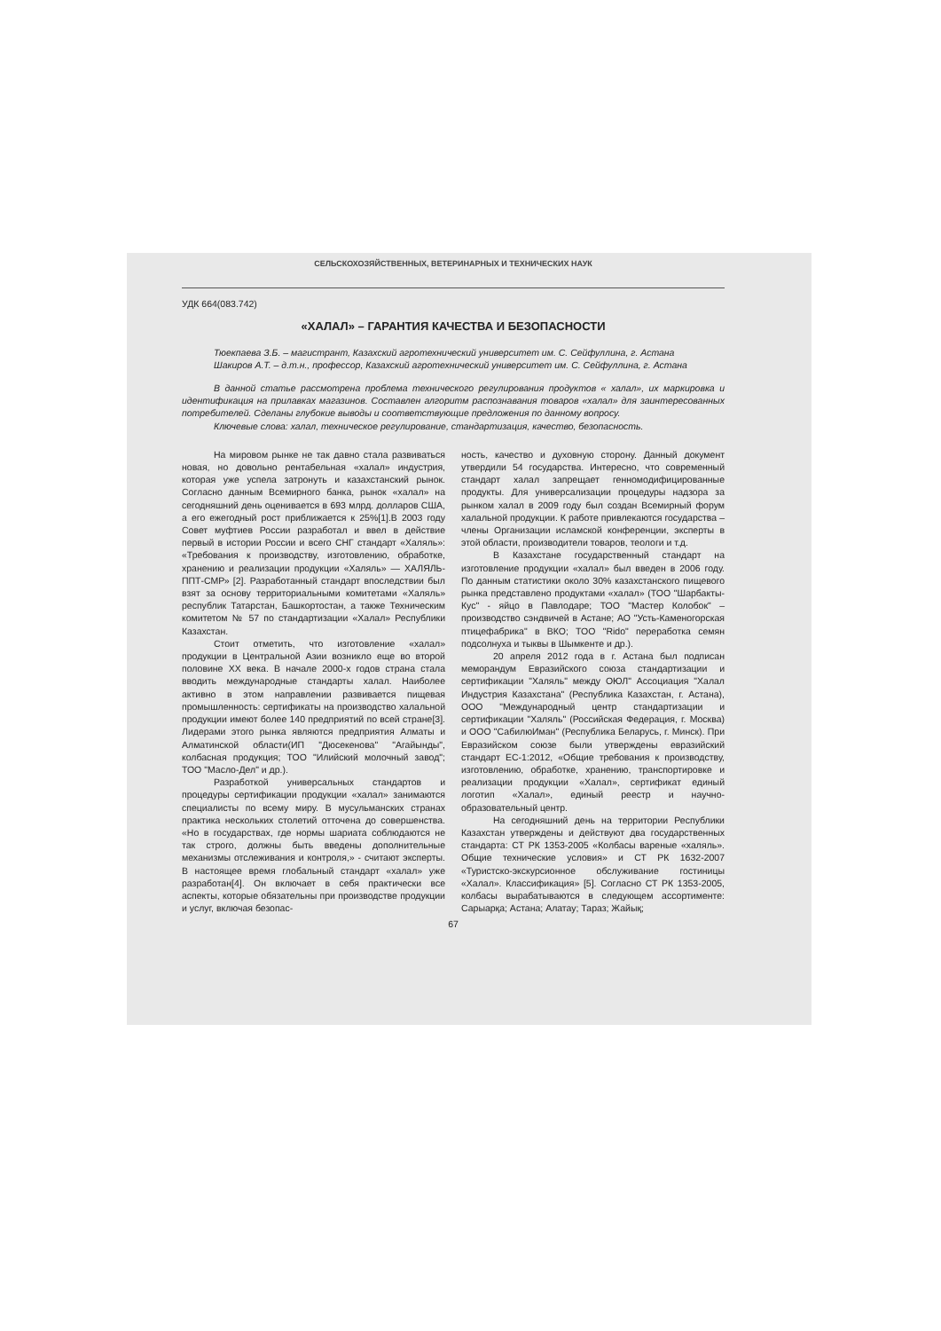СЕЛЬСКОХОЗЯЙСТВЕННЫХ, ВЕТЕРИНАРНЫХ И ТЕХНИЧЕСКИХ НАУК
УДК 664(083.742)
«ХАЛАЛ» – ГАРАНТИЯ КАЧЕСТВА И БЕЗОПАСНОСТИ
Тюекпаева З.Б. – магистрант, Казахский агротехнический университет им. С. Сейфуллина, г. Астана
Шакиров А.Т. – д.т.н., профессор, Казахский агротехнический университет им. С. Сейфуллина, г. Астана
В данной статье рассмотрена проблема технического регулирования продуктов « халал», их маркировка и идентификация на прилавках магазинов. Составлен алгоритм распознавания товаров «халал» для заинтересованных потребителей. Сделаны глубокие выводы и соответствующие предложения по данному вопросу.
Ключевые слова: халал, техническое регулирование, стандартизация, качество, безопасность.
На мировом рынке не так давно стала развиваться новая, но довольно рентабельная «халал» индустрия, которая уже успела затронуть и казахстанский рынок. Согласно данным Всемирного банка, рынок «халал» на сегодняшний день оценивается в 693 млрд. долларов США, а его ежегодный рост приближается к 25%[1].В 2003 году Совет муфтиев России разработал и ввел в действие первый в истории России и всего СНГ стандарт «Халяль»: «Требования к производству, изготовлению, обработке, хранению и реализации продукции «Халяль» — ХАЛЯЛЬ-ППТ-СМР» [2]. Разработанный стандарт впоследствии был взят за основу территориальными комитетами «Халяль» республик Татарстан, Башкортостан, а также Техническим комитетом № 57 по стандартизации «Халал» Республики Казахстан.
Стоит отметить, что изготовление «халал» продукции в Центральной Азии возникло еще во второй половине XX века. В начале 2000-х годов страна стала вводить международные стандарты халал. Наиболее активно в этом направлении развивается пищевая промышленность: сертификаты на производство халальной продукции имеют более 140 предприятий по всей стране[3]. Лидерами этого рынка являются предприятия Алматы и Алматинской области(ИП "Дюсекенова" "Агайынды", колбасная продукция; ТОО "Илийский молочный завод"; ТОО "Масло-Дел" и др.).
Разработкой универсальных стандартов и процедуры сертификации продукции «халал» занимаются специалисты по всему миру. В мусульманских странах практика нескольких столетий отточена до совершенства. «Но в государствах, где нормы шариата соблюдаются не так строго, должны быть введены дополнительные механизмы отслеживания и контроля,» - считают эксперты. В настоящее время глобальный стандарт «халал» уже разработан[4]. Он включает в себя практически все аспекты, которые обязательны при производстве продукции и услуг, включая безопас-
ность, качество и духовную сторону. Данный документ утвердили 54 государства. Интересно, что современный стандарт халал запрещает генномодифицированные продукты. Для универсализации процедуры надзора за рынком халал в 2009 году был создан Всемирный форум халальной продукции. К работе привлекаются государства – члены Организации исламской конференции, эксперты в этой области, производители товаров, теологи и т.д.
В Казахстане государственный стандарт на изготовление продукции «халал» был введен в 2006 году. По данным статистики около 30% казахстанского пищевого рынка представлено продуктами «халал» (ТОО "Шарбакты-Кус" - яйцо в Павлодаре; ТОО "Мастер Колобок" – производство сэндвичей в Астане; АО "Усть-Каменогорская птицефабрика" в ВКО; ТОО "Rido" переработка семян подсолнуха и тыквы в Шымкенте и др.).
20 апреля 2012 года в г. Астана был подписан меморандум Евразийского союза стандартизации и сертификации "Халяль" между ОЮЛ" Ассоциация "Халал Индустрия Казахстана" (Республика Казахстан, г. Астана), ООО "Международный центр стандартизации и сертификации "Халяль" (Российская Федерация, г. Москва) и ООО "СабилюИман" (Республика Беларусь, г. Минск). При Евразийском союзе были утверждены евразийский стандарт ЕС-1:2012, «Общие требования к производству, изготовлению, обработке, хранению, транспортировке и реализации продукции «Халал», сертификат единый логотип «Халал», единый реестр и научно-образовательный центр.
На сегодняшний день на территории Республики Казахстан утверждены и действуют два государственных стандарта: СТ РК 1353-2005 «Колбасы вареные «халяль». Общие технические условия» и СТ РК 1632-2007 «Туристско-экскурсионное обслуживание гостиницы «Халал». Классификация» [5]. Согласно СТ РК 1353-2005, колбасы вырабатываются в следующем ассортименте: Сарыарқа; Астана; Алатау; Тараз; Жайық;
67